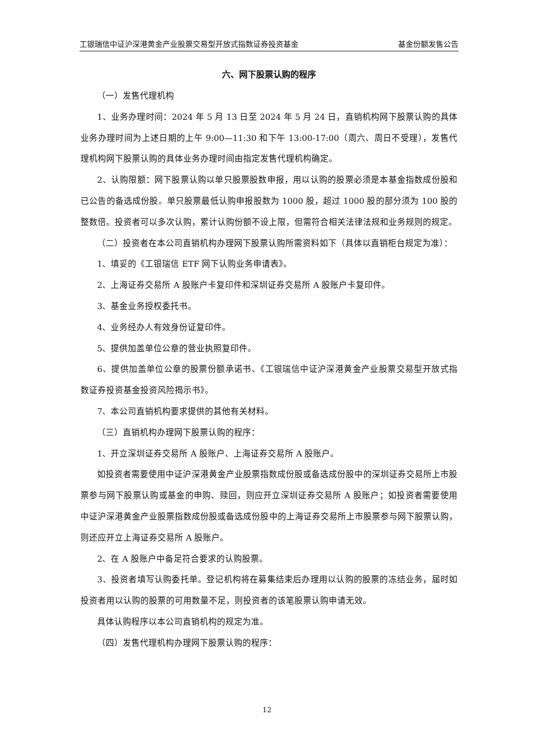工银瑞信中证沪深港黄金产业股票交易型开放式指数证券投资基金 基金份额发售公告
六、网下股票认购的程序
（一）发售代理机构
1、业务办理时间：2024 年 5 月 13 日至 2024 年 5 月 24 日，直销机构网下股票认购的具体业务办理时间为上述日期的上午 9:00—11:30 和下午 13:00-17:00（周六、周日不受理），发售代理机构网下股票认购的具体业务办理时间由指定发售代理机构确定。
2、认购限额：网下股票认购以单只股票股数申报，用以认购的股票必须是本基金指数成份股和已公告的备选成份股。单只股票最低认购申报股数为 1000 股，超过 1000 股的部分须为 100 股的整数倍。投资者可以多次认购，累计认购份额不设上限，但需符合相关法律法规和业务规则的规定。
（二）投资者在本公司直销机构办理网下股票认购所需资料如下（具体以直销柜台规定为准）：
1、填妥的《工银瑞信 ETF 网下认购业务申请表》。
2、上海证券交易所 A 股账户卡复印件和深圳证券交易所 A 股账户卡复印件。
3、基金业务授权委托书。
4、业务经办人有效身份证复印件。
5、提供加盖单位公章的营业执照复印件。
6、提供加盖单位公章的股票份额承诺书、《工银瑞信中证沪深港黄金产业股票交易型开放式指数证券投资基金投资风险揭示书》。
7、本公司直销机构要求提供的其他有关材料。
（三）直销机构办理网下股票认购的程序：
1、开立深圳证券交易所 A 股账户、上海证券交易所 A 股账户。
如投资者需要使用中证沪深港黄金产业股票指数成份股或备选成份股中的深圳证券交易所上市股票参与网下股票认购或基金的申购、赎回，则应开立深圳证券交易所 A 股账户；如投资者需要使用中证沪深港黄金产业股票指数成份股或备选成份股中的上海证券交易所上市股票参与网下股票认购，则还应开立上海证券交易所 A 股账户。
2、在 A 股账户中备足符合要求的认购股票。
3、投资者填写认购委托单。登记机构将在募集结束后办理用以认购的股票的冻结业务，届时如投资者用以认购的股票的可用数量不足，则投资者的该笔股票认购申请无效。
具体认购程序以本公司直销机构的规定为准。
（四）发售代理机构办理网下股票认购的程序：
12